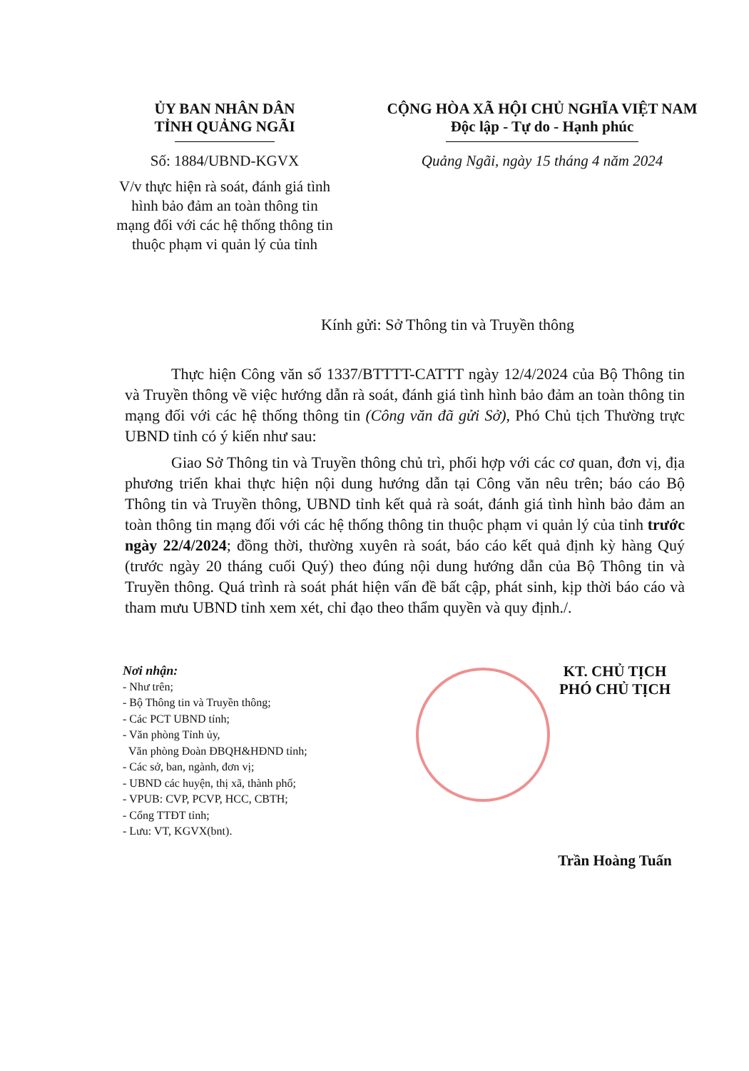ỦY BAN NHÂN DÂN
TỈNH QUẢNG NGÃI
Số: 1884/UBND-KGVX
V/v thực hiện rà soát, đánh giá tình hình bảo đảm an toàn thông tin mạng đối với các hệ thống thông tin thuộc phạm vi quản lý của tỉnh
CỘNG HÒA XÃ HỘI CHỦ NGHĨA VIỆT NAM
Độc lập - Tự do - Hạnh phúc
Quảng Ngãi, ngày 15 tháng 4 năm 2024
Kính gửi: Sở Thông tin và Truyền thông
Thực hiện Công văn số 1337/BTTTT-CATTT ngày 12/4/2024 của Bộ Thông tin và Truyền thông về việc hướng dẫn rà soát, đánh giá tình hình bảo đảm an toàn thông tin mạng đối với các hệ thống thông tin (Công văn đã gửi Sở), Phó Chủ tịch Thường trực UBND tỉnh có ý kiến như sau:
Giao Sở Thông tin và Truyền thông chủ trì, phối hợp với các cơ quan, đơn vị, địa phương triển khai thực hiện nội dung hướng dẫn tại Công văn nêu trên; báo cáo Bộ Thông tin và Truyền thông, UBND tỉnh kết quả rà soát, đánh giá tình hình bảo đảm an toàn thông tin mạng đối với các hệ thống thông tin thuộc phạm vi quản lý của tỉnh trước ngày 22/4/2024; đồng thời, thường xuyên rà soát, báo cáo kết quả định kỳ hàng Quý (trước ngày 20 tháng cuối Quý) theo đúng nội dung hướng dẫn của Bộ Thông tin và Truyền thông. Quá trình rà soát phát hiện vấn đề bất cập, phát sinh, kịp thời báo cáo và tham mưu UBND tỉnh xem xét, chỉ đạo theo thẩm quyền và quy định./.
Nơi nhận:
- Như trên;
- Bộ Thông tin và Truyền thông;
- Các PCT UBND tỉnh;
- Văn phòng Tỉnh ủy,
Văn phòng Đoàn ĐBQH&HĐND tỉnh;
- Các sở, ban, ngành, đơn vị;
- UBND các huyện, thị xã, thành phố;
- VPUB: CVP, PCVP, HCC, CBTH;
- Cổng TTĐT tỉnh;
- Lưu: VT, KGVX(bnt).
KT. CHỦ TỊCH
PHÓ CHỦ TỊCH
Trần Hoàng Tuấn